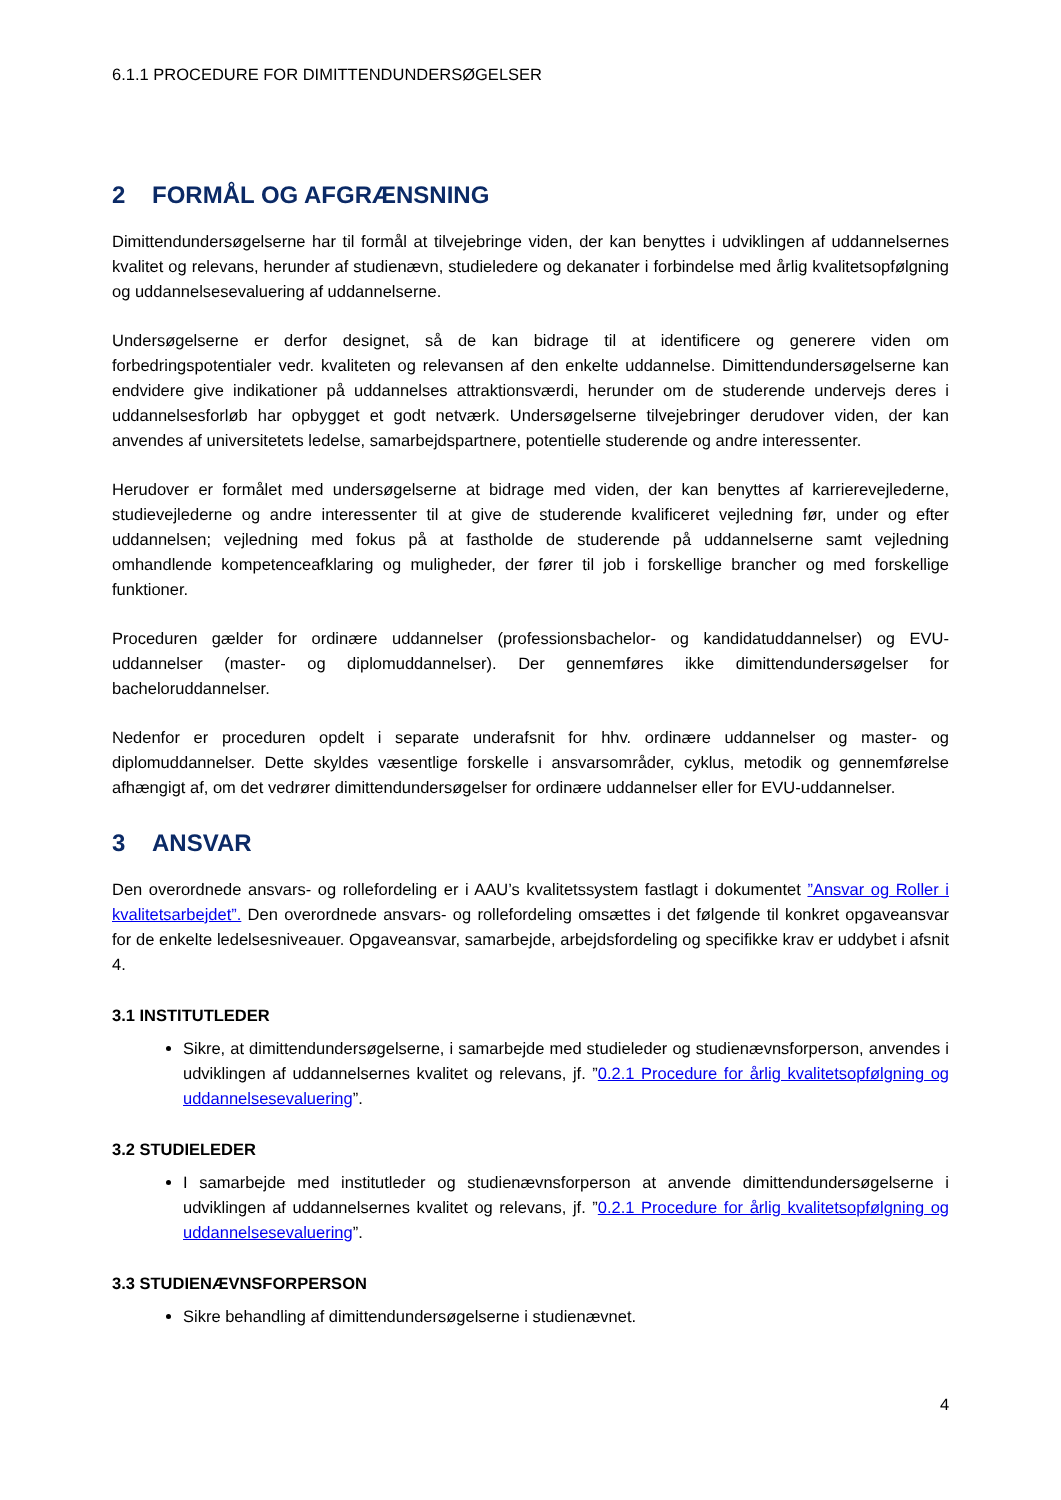6.1.1 PROCEDURE FOR DIMITTENDUNDERSØGELSER
2 FORMÅL OG AFGRÆNSNING
Dimittendundersøgelserne har til formål at tilvejebringe viden, der kan benyttes i udviklingen af uddannelsernes kvalitet og relevans, herunder af studienævn, studieledere og dekanater i forbindelse med årlig kvalitetsopfølgning og uddannelsesevaluering af uddannelserne.
Undersøgelserne er derfor designet, så de kan bidrage til at identificere og generere viden om forbedringspotentialer vedr. kvaliteten og relevansen af den enkelte uddannelse. Dimittendundersøgelserne kan endvidere give indikationer på uddannelses attraktionsværdi, herunder om de studerende undervejs deres i uddannelsesforløb har opbygget et godt netværk. Undersøgelserne tilvejebringer derudover viden, der kan anvendes af universitetets ledelse, samarbejdspartnere, potentielle studerende og andre interessenter.
Herudover er formålet med undersøgelserne at bidrage med viden, der kan benyttes af karrierevejlederne, studievejlederne og andre interessenter til at give de studerende kvalificeret vejledning før, under og efter uddannelsen; vejledning med fokus på at fastholde de studerende på uddannelserne samt vejledning omhandlende kompetenceafklaring og muligheder, der fører til job i forskellige brancher og med forskellige funktioner.
Proceduren gælder for ordinære uddannelser (professionsbachelor- og kandidatuddannelser) og EVU-uddannelser (master- og diplomuddannelser). Der gennemføres ikke dimittendundersøgelser for bacheloruddannelser.
Nedenfor er proceduren opdelt i separate underafsnit for hhv. ordinære uddannelser og master- og diplomuddannelser. Dette skyldes væsentlige forskelle i ansvarsområder, cyklus, metodik og gennemførelse afhængigt af, om det vedrører dimittendundersøgelser for ordinære uddannelser eller for EVU-uddannelser.
3 ANSVAR
Den overordnede ansvars- og rollefordeling er i AAU’s kvalitetssystem fastlagt i dokumentet ”Ansvar og Roller i kvalitetsarbejdet”. Den overordnede ansvars- og rollefordeling omsættes i det følgende til konkret opgaveansvar for de enkelte ledelsesniveauer. Opgaveansvar, samarbejde, arbejdsfordeling og specifikke krav er uddybet i afsnit 4.
3.1 INSTITUTLEDER
Sikre, at dimittendundersøgelserne, i samarbejde med studieleder og studienævnsforperson, anvendes i udviklingen af uddannelsernes kvalitet og relevans, jf. ”0.2.1 Procedure for årlig kvalitetsopfølgning og uddannelsesevaluering”.
3.2 STUDIELEDER
I samarbejde med institutleder og studienævnsforperson at anvende dimittendundersøgelserne i udviklingen af uddannelsernes kvalitet og relevans, jf. ”0.2.1 Procedure for årlig kvalitetsopfølgning og uddannelsesevaluering”.
3.3 STUDIENÆVNSFORPERSON
Sikre behandling af dimittendundersøgelserne i studienævnet.
4